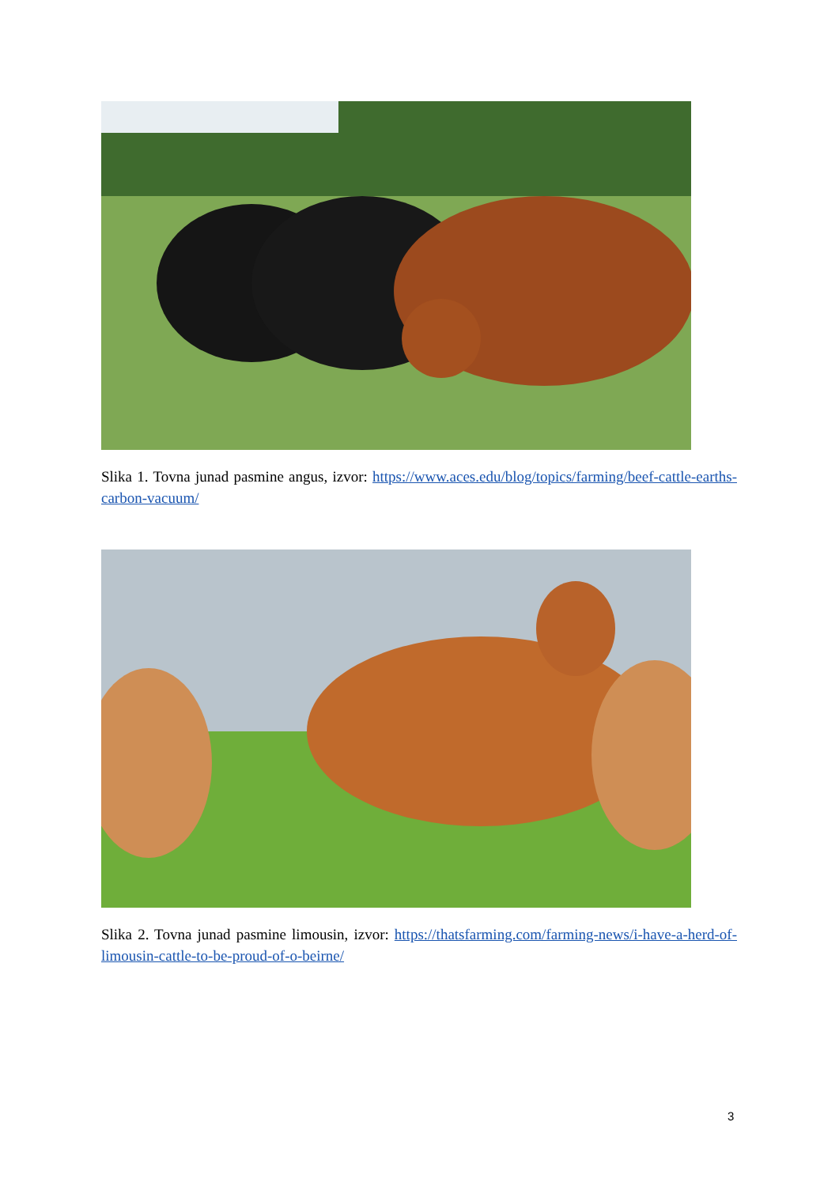Slika 1. Tovna junad pasmine angus, izvor: https://www.aces.edu/blog/topics/farming/beef-cattle-earths-carbon-vacuum/
Slika 2. Tovna junad pasmine limousin, izvor: https://thatsfarming.com/farming-news/i-have-a-herd-of-limousin-cattle-to-be-proud-of-o-beirne/
3